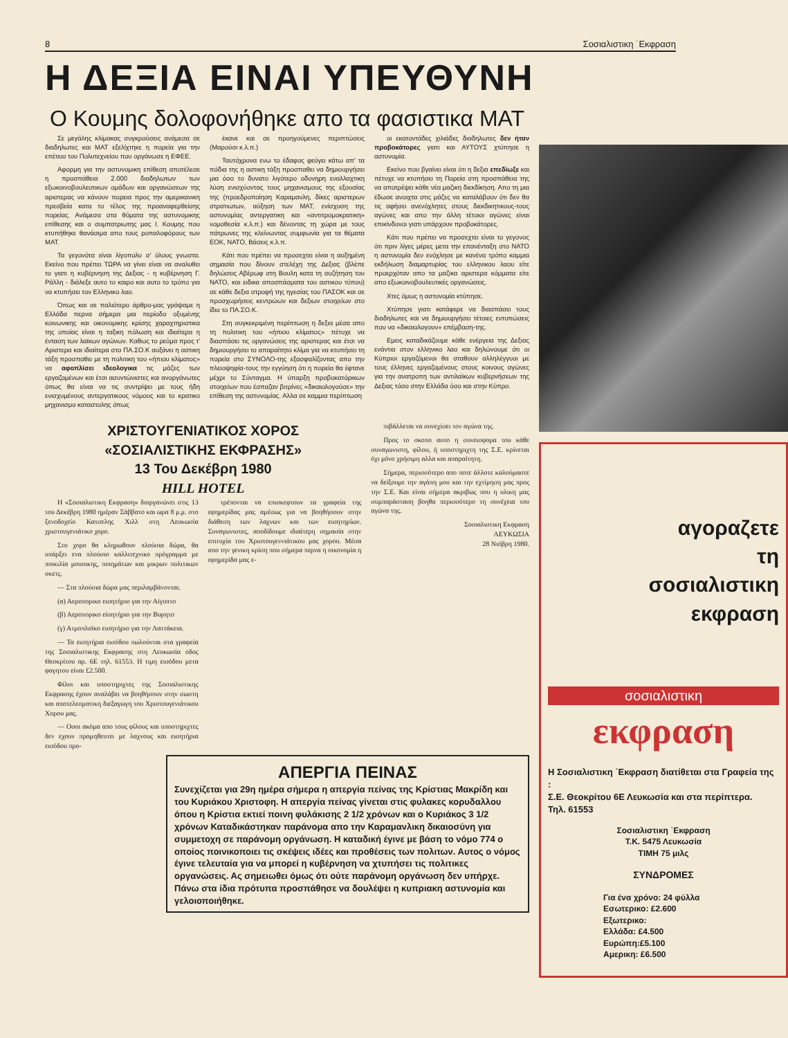8 Σοσιαλιστικη ˙Εκφραση
Η ΔΕΞΙΑ ΕΙΝΑΙ ΥΠΕΥΘΥΝΗ
Ο Κουμης δολοφονήθηκε απο τα φασιστικα ΜΑΤ
Σε μεγάλης κλίμακας συγκρούσεις ανάμεσα σε διαδηλωτες και ΜΑΤ εξελίχτηκε η πορεία για την επέτειο του Πολυτεχνείου που οργάνωσε η ΕΦΕΕ.
Αφορμη για την αστυνομικη επίθεση αποτέλεσε η προσπάθεια 2.000 διαδηλωτων των εξωκοινοβουλευτικων ομάδων και οργανώσεων της αριστερας να κάνουν πορεια προς την αμερικανικη πρεσβεία κατα το τέλος της προαναφερθείσης πορείας. Ανάμεσα στα θύματα της αστυνομικης επίθεσης και ο συμπατριωτης μας Ι. Κουμης που κτυπήθηκε θανάσιμα απο τους ροπαλοφόρους των ΜΑΤ.
Τα γεγονότα είναι λίγοπολυ σ' όλους γνωστα. Εκείνο που πρέπει ΤΩΡΑ να γίνει είναι να αναλυθει το γιατι η κυβέρνηση της Δεξιας - η κυβέρνηση Γ. Ράλλη - διάλεξε αυτο το καιρο και αυτο το τρόπο για να κτυπήσει τον Ελληνικο λαο.
Όπως και σε παλιότερο άρθρο-μας γράψαμε η Ελλάδα περνα σήμερα μια περίοδο οξυμένης κοινωνικης και οικονομικης κρίσης χαραχτηριστικα της οποίας είναι η ταξικη πόλωση και ιδιαίτερα η ένταση των λαϊκων αγώνων. Καθως το ρεύμα προς τ' Αριστερα και ιδιαίτερα στο ΠΑ.ΣΟ.Κ αυξάνει η αστικη τάξη προσπαθει με τη πολιτικη του «ήπιου κλίματος» να αφοπλίσει ιδεολογικα τις μάζες των εργαζομένων και έτσι ασυντώνιστες και ανοργάνωτες όπως θα είναι να τις συντρίψει με τους ήδη ενισχυμένους αντεργατικους νόμους και το κρατικο μηχανισμο καταστολης όπως
έκανε και σε προηγούμενες περιπτώσεις (Μαρούσι κ.λ.π.)
Ταυτόχρονα ενω το έδαφος φεύγει κάτω απ' τα πόδια της η αστικη τάξη προσπαθει να δημιουργήσει μια όσο το δυνατο λιγότερο οδυνηρη εναλλαχτικη λύση ενισχύοντας τους μηχανισμους της εξουσίας της (προεδροποίηση Καραμανλη, δίκες αριστερων στρατιωτων, αύξηση των ΜΑΤ, ενίσχυση της αστυνομίας αντεργατικη και «αντιτρομοκρατικη» νομοθεσία κ.λ.π.) και δένοντας τη χώρα με τους πάτρωνες της κλείνωντας συμφωνία για τα θέματα ΕΟΚ, ΝΑΤΟ, Βάσεις κ.λ.π.
Κάτι που πρέπει να προσεχτει είναι η αυξημένη σημασία που δίνουν στελέχη της Δεξιας (βλέπε δηλώσεις Αβέρωφ στη Βουλη κατα τη συζήτηση του ΝΑΤΟ, και ειδικα αποσπάσματα του αστικου τύπου) σε κάθε δεξια στροφή της ηγεσίας του ΠΑΣΟΚ και σε προσχωρήσεις κεντρώων και δεξιων στοιχείων στο ίδιο το ΠΑ.ΣΟ.Κ.
Στη συγκεκριμένη περίπτωση η δεξια μέσα απο τη πολιτικη του «ήπιου κλίματος» πέτυχε να διασπάσει τις οργανώσεις της αριστερας και έτσι να δημιουργήσει το απαραίτητο κλίμα για να κτυπήσει τη πορεία στο ΣΥΝΟΛΟ-της εξασφαλίζοντας απο την πλειοψηφία-τους την εγγύηση ότι η πορεία θα έφτανε μέχρι το Σύνταγμα. Η ύπαρξη προβοκατόρικων στοιχείων που έσπαζαν βιτρίνες «δικαιολογούσε» την επίθεση της αστυνομίας. Αλλα σε καμμια περίπτωση
οι εκατοντάδες χιλιάδες διαδηλωτες δεν ήταν προβοκάτορες γιατι και ΑΥΤΟΥΣ χτύπησε η αστυνομία.
Εκείνο που βγαίνει είναι ότι η δεξια επεδίωξε και πέτυχε να κτυπήσει τη Πορεία στη προσπάθεια της να αποτρέψει κάθε νέα μαζικη διεκδίκηση. Απο τη μια έδωσε ανοιχτα στις μάζες να καταλάβουν ότι δεν θα τις αφήσει ανενόχλητες στους διεκδικητικους-τους αγώνες και απο την άλλη τέτοιοι αγώνες είναι επικίνδυνοι γιατι υπάρχουν προβοκάτορες.
Κάτι που πρέπει να προσεχτει είναι το γεγονος ότι πριν λίγες μέρες μετα την επανένταξη στο ΝΑΤΟ η αστυνομία δεν ενόχλησε με κανένα τρόπο καμμια εκδήλωση διαμαρτυρίας του ελληνικου λαου είτε προερχόταν απο τα μαζικα αριστερα κόμματα είτε απο εξωκοινοβουλευτικές οργανώσεις.
Χτες όμως η αστυνομία κτύπησε.
Χτύπησε γιατι κατάφερε να διασπάσει τους διαδηλωτες και να δημιουργήσει τέτοιες εντυπώσεις που να «δικαιολογουν» επέμβαση-της.
Εμεις καταδικάζουμε κάθε ενέργεια της Δεξιας ενάντια στον ελληνικο λαο και δηλώνουμε ότι οι Κύπριοι εργαζόμενοι θα σταθουν αλληλέγγυοι με τους έλληνες εργαζομένους στους κοινους αγώνες για την ανατροπη των αντιλαϊκων κυβερνήσεων της Δεξιας τόσο στην Ελλάδα όσο και στην Κύπρο.
ΧΡΙΣΤΟΥΓΕΝΙΑΤΙΚΟΣ ΧΟΡΟΣ
«ΣΟΣΙΑΛΙΣΤΙΚΗΣ ΕΚΦΡΑΣΗΣ»
13 Του Δεκέβρη 1980
HILL HOTEL
Η «Σοσιαλιστικη Εκφραση» διοργανώνει στις 13 του Δεκέβρη 1980 ημέραν Σάββατο και ωρα 8 μ.μ. στο ξενοδοχείο Κατσελης Χιλλ στη Λευκωσία χριστουγενιάτικο χορο.
Στο χορο θα κληρωθουν πλούσια δώρα, θα υπάρξει ενα πλούσιο καλλιτεχνικο πρόγραμμα με ποικιλία μουσικης, ποιημάτων και μικρων πολιτικων σκετς.
— Στα πλούσια δώρα μας περιλαμβάνονται.
(α) Αεροπορικο εισητήριο για την Αίγυπτο
(β) Αεροπορικο είσητήριο για την Βυρητο
(γ) Ατμοπλοϊκο εισητήριο για την Λαττάκεια.
— Τα εισητήρια εισόδου πωλούνται στα γραφεία της Σοσιαλιστικης Εκφρασης στη Λευκωσία οδος Θεοκρίτου αρ. 6Ε τηλ. 61553. Η τιμη εισόδου μετα φαγητου είναι £2.500.
Φίλοι και υποστηριχτες της Σοσιαλιστικης Εκφρασης έχουν αναλάβει να βοηθήσουν στην σωστη και αποτελεσματικη διεξαγωγη του Χριστουγενιάτικου Χορου μας.
— Οσοι ακόμα απο τους φίλους και υποστηριχτες δεν εχουν προμηθευτει με λαχνους και εισητήρια εισόδου προ-
τρέπονται να επισκεφτουν τα γραφεία της εφημερίδας μας αμέσως για να βοηθήσουν στην διάθεση των λαχνων και των εισητηρίων. Συναγωνιστες, αποδίδουμε ιδιαίτερη σημασία στην επιτυχία του Χριστουγεννιάτικου μας χορου. Μέσα απο την γενικη κρίση που σήμερα περνα η οικονομία η εφημερίδα μας ε-
πιβάλλεται να συνεχίσει τον αγώνα της.
Προς το σκοπο αυτο η συνεισφορα του κάθε συναγωνιστη, φίλου, ή υποστηριχτη της Σ.Ε. κρίνεται όχι μόνο χρήσιμη αλλα και απαραίτητη.
Σήμερα, περισσότερο απο ποτε άλλοτε καλούμαστε να δείξουμε την αγάπη μου και την εχτίμηση μας προς την Σ.Ε. Και είναι σήμερα ακριβως που η υλικη μας συμπαράσταση βοηθα περισσότερο τη συνέχεια του αγώνα της.
Σοσιαλιστικη Εκφραση
ΛΕΥΚΩΣΙΑ
28 Νιόβρη 1980.
ΑΠΕΡΓΙΑ ΠΕΙΝΑΣ
Συνεχίζεται για 29η ημέρα σήμερα η απεργία πείνας της Κρίστιας Μακρίδη και του Κυριάκου Χριστοφη. Η απεργία πείνας γίνεται στις φυλακες κορυδαλλου όπου η Κρίστια εκτιεί ποινη φυλάκισης 2 1/2 χρόνων και ο Κυριάκος 3 1/2 χρόνων Καταδικάστηκαν παράνομα απο την Καραμανλικη δικαιοσύνη για συμμετοχη σε παράνομη οργάνωση. Η καταδική έγινε με βάση το νόμο 774 ο οποίος ποινικοποιει τις σκέψεις ιδέες και προθέσεις των πολιτων. Αυτος ο νόμος έγινε τελευταία για να μπορεί η κυβέρνηση να χτυπήσει τις πολιτικες οργανώσεις. Ας σημειωθει όμως ότι ούτε παράνομη οργάνωση δεν υπήρχε. Πάνω στα ίδια πρότυπα προσπάθησε να δουλέψει η κυπριακη αστυνομία και γελοιοποιήθηκε.
αγοραζετε
τη
σοσιαλιστικη
εκφραση
σοσιαλιστικη
εκφραση
Η Σοσιαλιστικη ˙Εκφραση διατίθεται στα Γραφεία της :
Σ.Ε. Θεοκρίτου 6Ε Λευκωσία και στα περίπτερα.
Τηλ. 61553
Σοσιαλιστικη ˙Εκφραση
Τ.Κ. 5475 Λευκωσία
ΤΙΜΗ 75 μιλς
ΣΥΝΔΡΟΜΕΣ
Για ένα χρόνο: 24 φύλλα
Εσωτερικο: £2.600
Εξωτερικο:
Ελλάδα: £4.500
Ευρώπη:£5.100
Αμερικη: £6.500